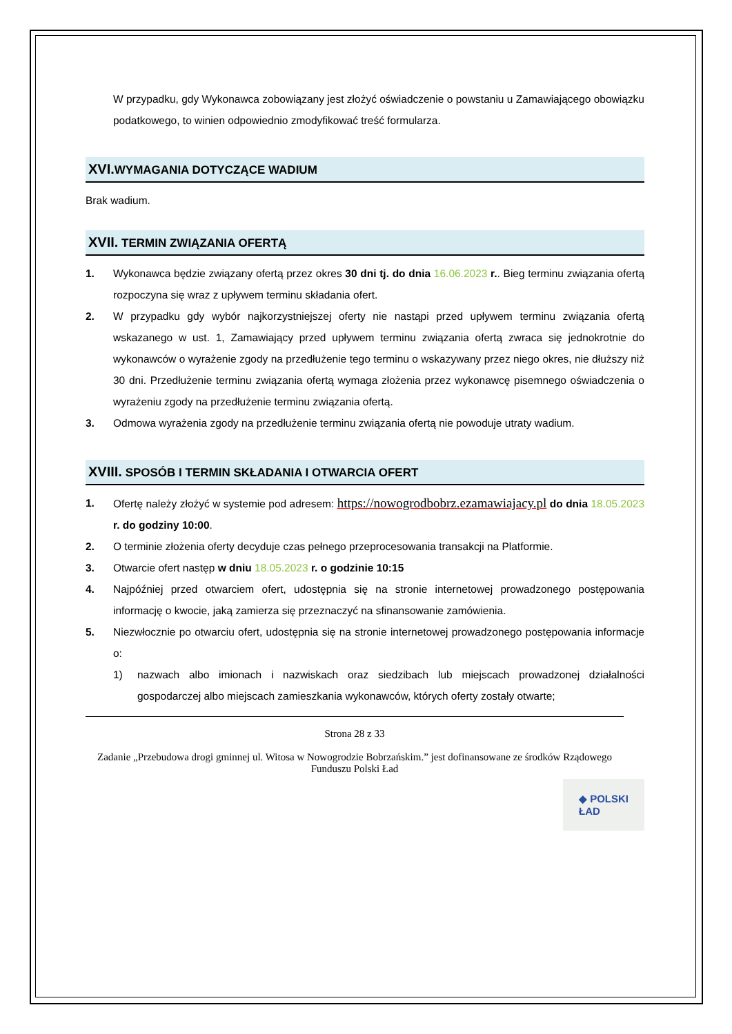W przypadku, gdy Wykonawca zobowiązany jest złożyć oświadczenie o powstaniu u Zamawiającego obowiązku podatkowego, to winien odpowiednio zmodyfikować treść formularza.
XVI.WYMAGANIA DOTYCZĄCE WADIUM
Brak wadium.
XVII. TERMIN ZWIĄZANIA OFERTĄ
1. Wykonawca będzie związany ofertą przez okres 30 dni tj. do dnia 16.06.2023 r.. Bieg terminu związania ofertą rozpoczyna się wraz z upływem terminu składania ofert.
2. W przypadku gdy wybór najkorzystniejszej oferty nie nastąpi przed upływem terminu związania ofertą wskazanego w ust. 1, Zamawiający przed upływem terminu związania ofertą zwraca się jednokrotnie do wykonawców o wyrażenie zgody na przedłużenie tego terminu o wskazywany przez niego okres, nie dłuższy niż 30 dni. Przedłużenie terminu związania ofertą wymaga złożenia przez wykonawcę pisemnego oświadczenia o wyrażeniu zgody na przedłużenie terminu związania ofertą.
3. Odmowa wyrażenia zgody na przedłużenie terminu związania ofertą nie powoduje utraty wadium.
XVIII. SPOSÓB I TERMIN SKŁADANIA I OTWARCIA OFERT
1. Ofertę należy złożyć w systemie pod adresem: https://nowogrodbobrz.ezamawiajacy.pl do dnia 18.05.2023 r. do godziny 10:00.
2. O terminie złożenia oferty decyduje czas pełnego przeprocesowania transakcji na Platformie.
3. Otwarcie ofert następ w dniu 18.05.2023 r. o godzinie 10:15
4. Najpóźniej przed otwarciem ofert, udostępnia się na stronie internetowej prowadzonego postępowania informację o kwocie, jaką zamierza się przeznaczyć na sfinansowanie zamówienia.
5. Niezwłocznie po otwarciu ofert, udostępnia się na stronie internetowej prowadzonego postępowania informacje o:
1) nazwach albo imionach i nazwiskach oraz siedzibach lub miejscach prowadzonej działalności gospodarczej albo miejscach zamieszkania wykonawców, których oferty zostały otwarte;
Strona 28 z 33
Zadanie „Przebudowa drogi gminnej ul. Witosa w Nowogrodzie Bobrzańskim.” jest dofinansowane ze środków Rządowego Funduszu Polski Ład
◆ POLSKI
ŁAD